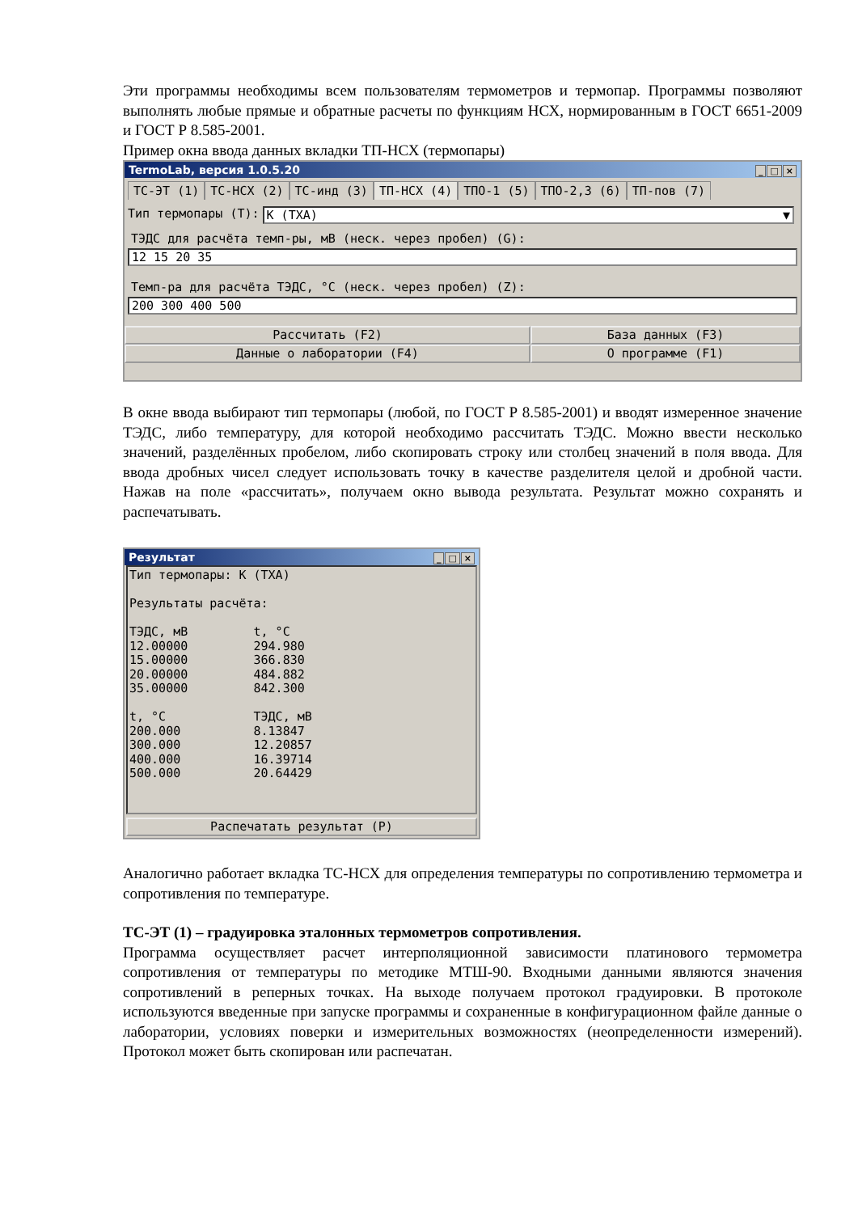Эти программы необходимы всем пользователям термометров и термопар. Программы позволяют выполнять любые прямые и обратные расчеты по функциям НСХ, нормированным в ГОСТ 6651-2009 и ГОСТ Р 8.585-2001.
Пример окна ввода данных вкладки ТП-НСХ (термопары)
TermoLab, версия 1.0.5.20 _ □ ×
ТС-ЭТ (1) ТС-НСХ (2) ТС-инд (3) ТП-НСХ (4) ТПО-1 (5) ТПО-2,3 (6) ТП-пов (7)
Тип термопары (T):
K (ТХА) ▼
ТЭДС для расчёта темп-ры, мВ (неск. через пробел) (G):
12 15 20 35
Темп-ра для расчёта ТЭДС, °C (неск. через пробел) (Z):
200 300 400 500
Рассчитать (F2) База данных (F3)
Данные о лаборатории (F4) О программе (F1)
В окне ввода выбирают тип термопары (любой, по ГОСТ Р 8.585-2001) и вводят измеренное значение ТЭДС, либо температуру, для которой необходимо рассчитать ТЭДС. Можно ввести несколько значений, разделённых пробелом, либо скопировать строку или столбец значений в поля ввода. Для ввода дробных чисел следует использовать точку в качестве разделителя целой и дробной части. Нажав на поле «рассчитать», получаем окно вывода результата. Результат можно сохранять и распечатывать.
Результат _ □ ×
Тип термопары: K (ТХА)

Результаты расчёта:

ТЭДС, мВ         t, °C
12.00000         294.980
15.00000         366.830
20.00000         484.882
35.00000         842.300

t, °C            ТЭДС, мВ
200.000          8.13847
300.000          12.20857
400.000          16.39714
500.000          20.64429
Распечатать результат (P)
Аналогично работает вкладка ТС-НСХ для определения температуры по сопротивлению термометра и сопротивления по температуре.
ТС-ЭТ (1) – градуировка эталонных термометров сопротивления.
Программа осуществляет расчет интерполяционной зависимости платинового термометра сопротивления от температуры по методике МТШ-90. Входными данными являются значения сопротивлений в реперных точках. На выходе получаем протокол градуировки. В протоколе используются введенные при запуске программы и сохраненные в конфигурационном файле данные о лаборатории, условиях поверки и измерительных возможностях (неопределенности измерений). Протокол может быть скопирован или распечатан.